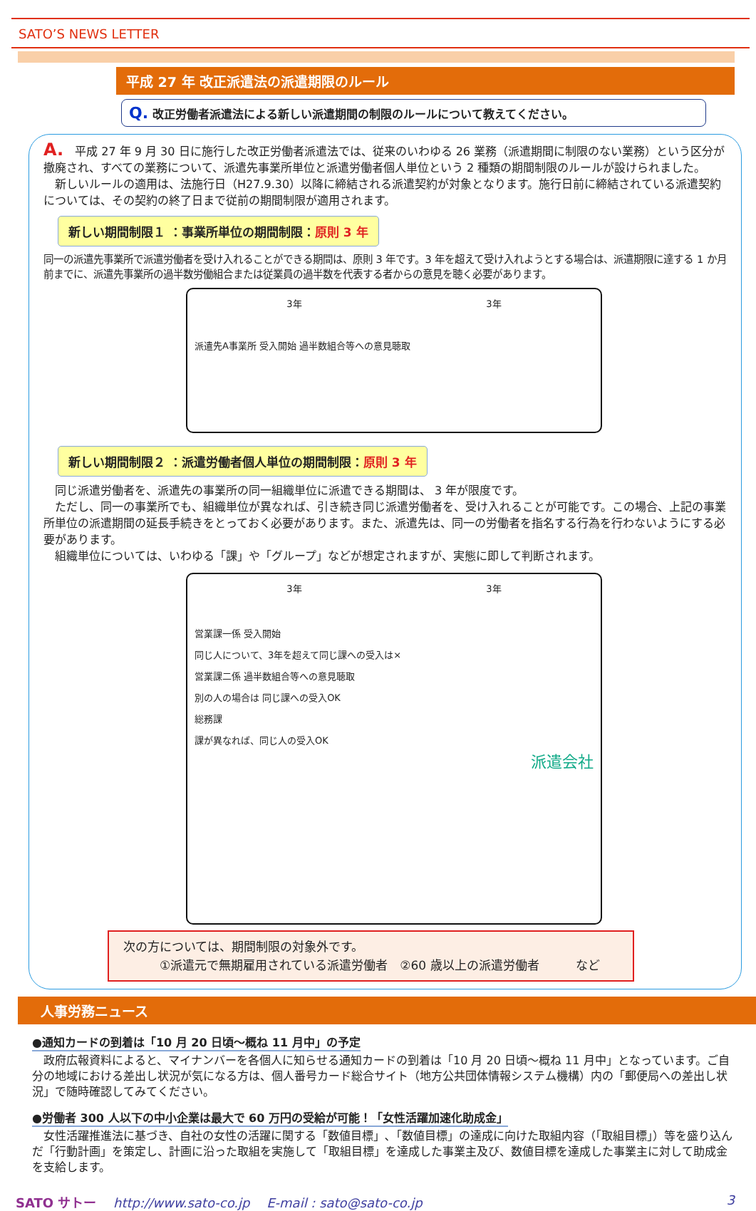SATO’S NEWS LETTER
平成 27 年 改正派遣法の派遣期限のルール
Q. 改正労働者派遣法による新しい派遣期間の制限のルールについて教えてください。
A.　平成 27 年 9 月 30 日に施行した改正労働者派遣法では、従来のいわゆる 26 業務（派遣期間に制限のない業務）という区分が撤廃され、すべての業務について、派遣先事業所単位と派遣労働者個人単位という 2 種類の期間制限のルールが設けられました。
　新しいルールの適用は、法施行日（H27.9.30）以降に締結される派遣契約が対象となります。施行日前に締結されている派遣契約については、その契約の終了日まで従前の期間制限が適用されます。
新しい期間制限１ ：事業所単位の期間制限：原則 3 年
同一の派遣先事業所で派遣労働者を受け入れることができる期間は、原則 3 年です。3 年を超えて受け入れようとする場合は、派遣期限に達する 1 か月前までに、派遣先事業所の過半数労働組合または従業員の過半数を代表する者からの意見を聴く必要があります。
3年 3年
派遣先A事業所 受入開始 過半数組合等への意見聴取
新しい期間制限２ ：派遣労働者個人単位の期間制限：原則 3 年
　同じ派遣労働者を、派遣先の事業所の同一組織単位に派遣できる期間は、 3 年が限度です。
　ただし、同一の事業所でも、組織単位が異なれば、引き続き同じ派遣労働者を、受け入れることが可能です。この場合、上記の事業所単位の派遣期間の延長手続きをとっておく必要があります。また、派遣先は、同一の労働者を指名する行為を行わないようにする必要があります。
　組織単位については、いわゆる「課」や「グループ」などが想定されますが、実態に即して判断されます。
3年 3年
営業課一係 受入開始
同じ人について、3年を超えて同じ課への受入は×
営業課二係 過半数組合等への意見聴取
別の人の場合は 同じ課への受入OK
総務課
課が異なれば、同じ人の受入OK
派遣会社
次の方については、期間制限の対象外です。
　　　①派遣元で無期雇用されている派遣労働者　②60 歳以上の派遣労働者　　　など
人事労務ニュース
●通知カードの到着は「10 月 20 日頃～概ね 11 月中」の予定
　政府広報資料によると、マイナンバーを各個人に知らせる通知カードの到着は「10 月 20 日頃～概ね 11 月中」となっています。ご自分の地域における差出し状況が気になる方は、個人番号カード総合サイト（地方公共団体情報システム機構）内の「郵便局への差出し状況」で随時確認してみてください。
●労働者 300 人以下の中小企業は最大で 60 万円の受給が可能！「女性活躍加速化助成金」
　女性活躍推進法に基づき、自社の女性の活躍に関する「数値目標」､「数値目標」の達成に向けた取組内容（「取組目標」）等を盛り込んだ「行動計画」を策定し、計画に沿った取組を実施して「取組目標」を達成した事業主及び、数値目標を達成した事業主に対して助成金を支給します。
SATO サトー　 http://www.sato-co.jp　 E-mail : sato@sato-co.jp 3